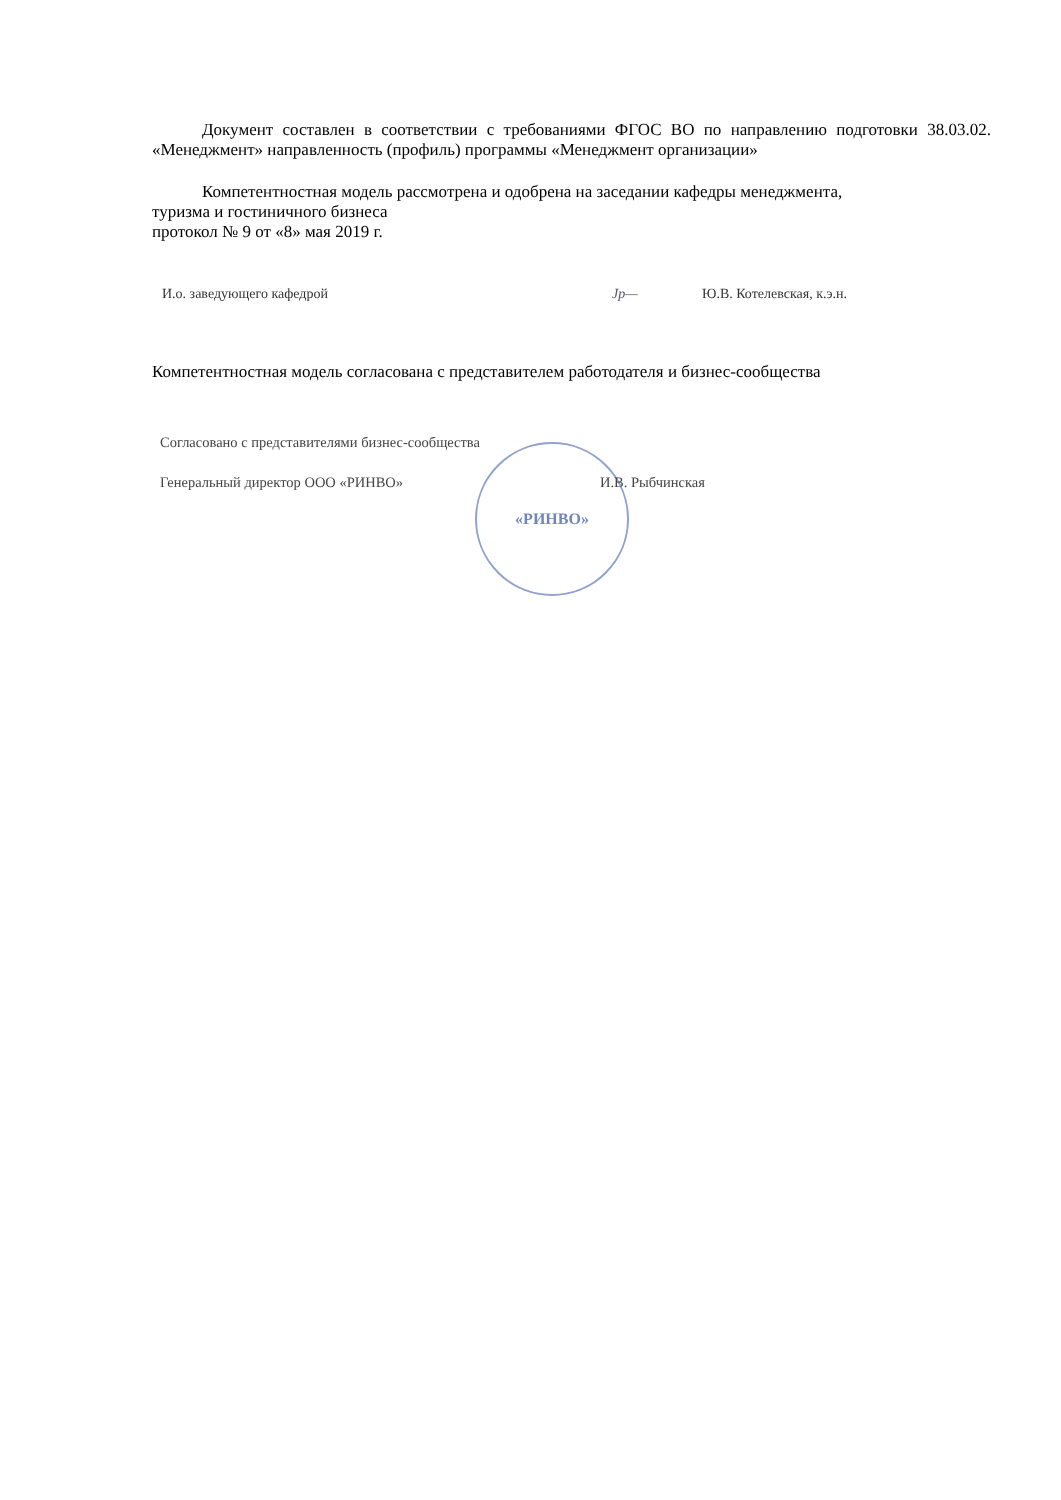Документ составлен в соответствии с требованиями ФГОС ВО по направлению подготовки 38.03.02. «Менеджмент» направленность (профиль) программы «Менеджмент организации»
Компетентностная модель рассмотрена и одобрена на заседании кафедры менеджмента,
туризма и гостиничного бизнеса
протокол № 9 от «8» мая 2019 г.
И.о. заведующего кафедрой Jp— Ю.В. Котелевская, к.э.н.
Компетентностная модель согласована с представителем работодателя и бизнес-сообщества
Согласовано с представителями бизнес-сообщества
Генеральный директор ООО «РИНВО» И.В. Рыбчинская
«РИНВО»